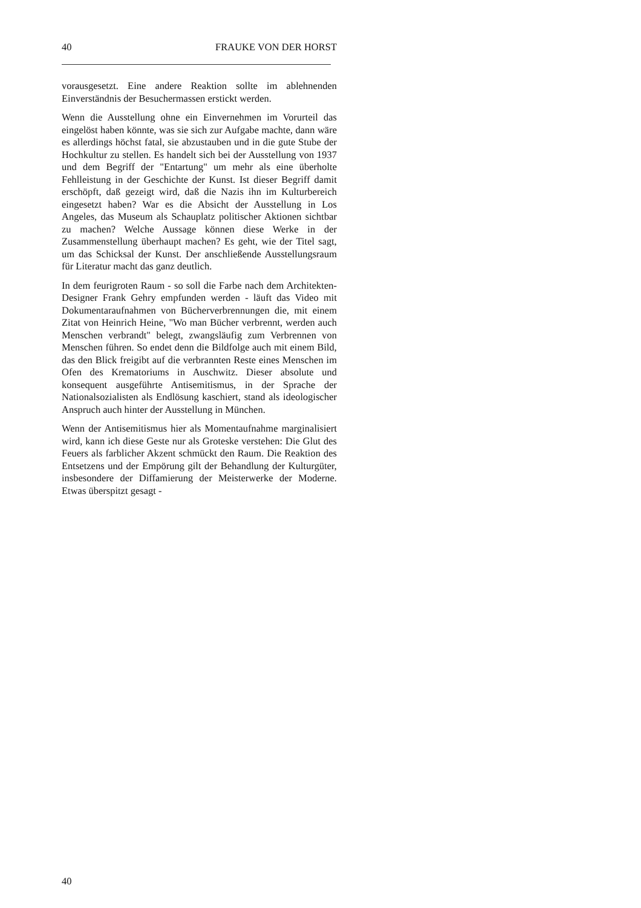40 FRAUKE VON DER HORST
vorausgesetzt. Eine andere Reaktion sollte im ablehnenden Einverständnis der Besuchermassen erstickt werden.
Wenn die Ausstellung ohne ein Einvernehmen im Vorurteil das eingelöst haben könnte, was sie sich zur Aufgabe machte, dann wäre es allerdings höchst fatal, sie abzustauben und in die gute Stube der Hochkultur zu stellen. Es handelt sich bei der Ausstellung von 1937 und dem Begriff der "Entartung" um mehr als eine überholte Fehlleistung in der Geschichte der Kunst. Ist dieser Begriff damit erschöpft, daß gezeigt wird, daß die Nazis ihn im Kulturbereich eingesetzt haben? War es die Absicht der Ausstellung in Los Angeles, das Museum als Schauplatz politischer Aktionen sichtbar zu machen? Welche Aussage können diese Werke in der Zusammenstellung überhaupt machen? Es geht, wie der Titel sagt, um das Schicksal der Kunst. Der anschließende Ausstellungsraum für Literatur macht das ganz deutlich.
In dem feurigroten Raum - so soll die Farbe nach dem Architekten-Designer Frank Gehry empfunden werden - läuft das Video mit Dokumentaraufnahmen von Bücherverbrennungen die, mit einem Zitat von Heinrich Heine, "Wo man Bücher verbrennt, werden auch Menschen verbrandt" belegt, zwangsläufig zum Verbrennen von Menschen führen. So endet denn die Bildfolge auch mit einem Bild, das den Blick freigibt auf die verbrannten Reste eines Menschen im Ofen des Krematoriums in Auschwitz. Dieser absolute und konsequent ausgeführte Antisemitismus, in der Sprache der Nationalsozialisten als Endlösung kaschiert, stand als ideologischer Anspruch auch hinter der Ausstellung in München.
Wenn der Antisemitismus hier als Momentaufnahme marginalisiert wird, kann ich diese Geste nur als Groteske verstehen: Die Glut des Feuers als farblicher Akzent schmückt den Raum. Die Reaktion des Entsetzens und der Empörung gilt der Behandlung der Kulturgüter, insbesondere der Diffamierung der Meisterwerke der Moderne. Etwas überspitzt gesagt -
40